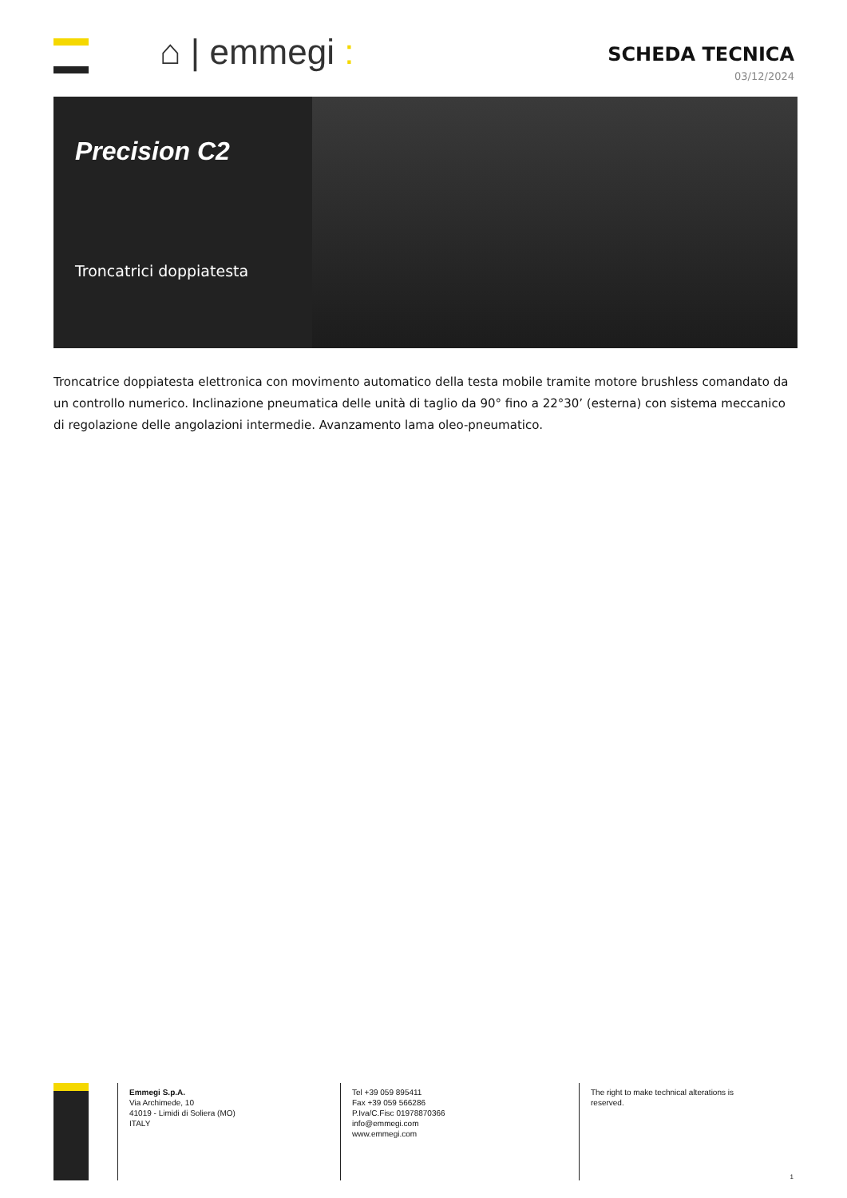⌂ | emmegi :
SCHEDA TECNICA
03/12/2024
Precision C2
Troncatrici doppiatesta
Troncatrice doppiatesta elettronica con movimento automatico della testa mobile tramite motore brushless comandato da un controllo numerico. Inclinazione pneumatica delle unità di taglio da 90° fino a 22°30’ (esterna) con sistema meccanico di regolazione delle angolazioni intermedie. Avanzamento lama oleo-pneumatico.
Emmegi S.p.A.
Via Archimede, 10
41019 - Limidi di Soliera (MO)
ITALY
Tel +39 059 895411
Fax +39 059 566286
P.Iva/C.Fisc 01978870366
info@emmegi.com
www.emmegi.com
The right to make technical alterations is reserved.
1